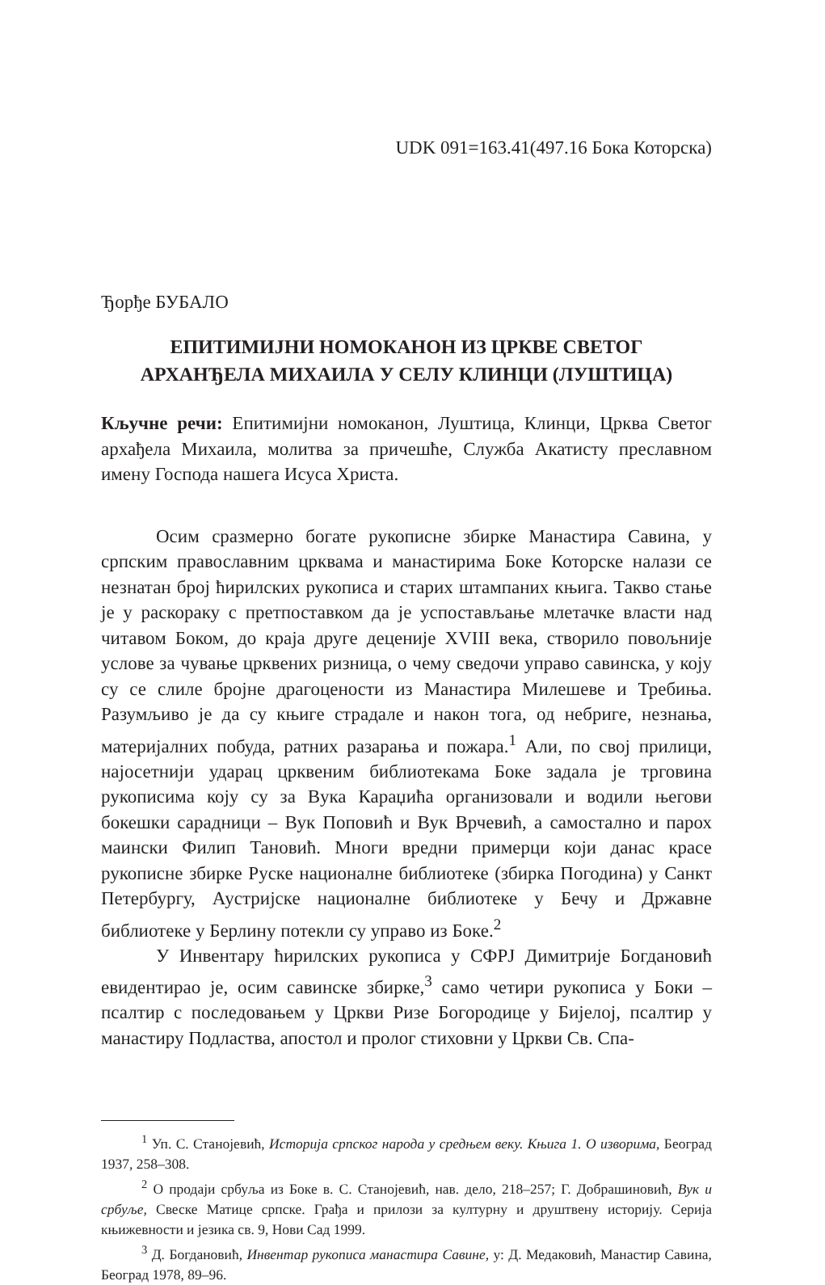UDK 091=163.41(497.16 Бока Которска)
Ђорђе БУБАЛО
ЕПИТИМИЈНИ НОМОКАНОН ИЗ ЦРКВЕ СВЕТОГ
АРХАНЂЕЛА МИХАИЛА У СЕЛУ КЛИНЦИ (ЛУШТИЦА)
Кључне речи: Епитимијни номоканон, Луштица, Клинци, Црква Светог архађела Михаила, молитва за причешће, Служба Акатисту преславном имену Господа нашега Исуса Христа.
Осим сразмерно богате рукописне збирке Манастира Савина, у српским православним црквама и манастирима Боке Которске налази се незнатан број ћирилских рукописа и старих штампаних књига. Такво стање је у раскораку с претпоставком да је успостављање млетачке власти над читавом Боком, до краја друге деценије XVIII века, створило повољније услове за чување црквених ризница, о чему сведочи управо савинска, у коју су се слиле бројне драгоцености из Манастира Милешеве и Требиња. Разумљиво је да су књиге страдале и након тога, од небриге, незнања, материјалних побуда, ратних разарања и пожара.<sup>1</sup> Али, по свој прилици, најосетнији ударац црквеним библиотекама Боке задала је трговина рукописима коју су за Вука Караџића организовали и водили његови бокешки сарадници – Вук Поповић и Вук Врчевић, а самостално и парох маински Филип Тановић. Многи вредни примерци који данас красе рукописне збирке Руске националне библиотеке (збирка Погодина) у Санкт Петербургу, Аустријске националне библиотеке у Бечу и Државне библиотеке у Берлину потекли су управо из Боке.<sup>2</sup>
У Инвентару ћирилских рукописа у СФРЈ Димитрије Богдановић евидентирао је, осим савинске збирке,<sup>3</sup> само четири рукописа у Боки – псалтир с последовањем у Цркви Ризе Богородице у Бијелој, псалтир у манастиру Подластва, апостол и пролог стиховни у Цркви Св. Спа-
<sup>1</sup> Уп. С. Станојевић, Историја српског народа у средњем веку. Књига 1. О изворима, Београд 1937, 258–308.
<sup>2</sup> О продаји србуља из Боке в. С. Станојевић, нав. дело, 218–257; Г. Добрашиновић, Вук и србуље, Свеске Матице српске. Грађа и прилози за културну и друштвену историју. Серија књижевности и језика св. 9, Нови Сад 1999.
<sup>3</sup> Д. Богдановић, Инвентар рукописа манастира Савине, у: Д. Медаковић, Манастир Савина, Београд 1978, 89–96.